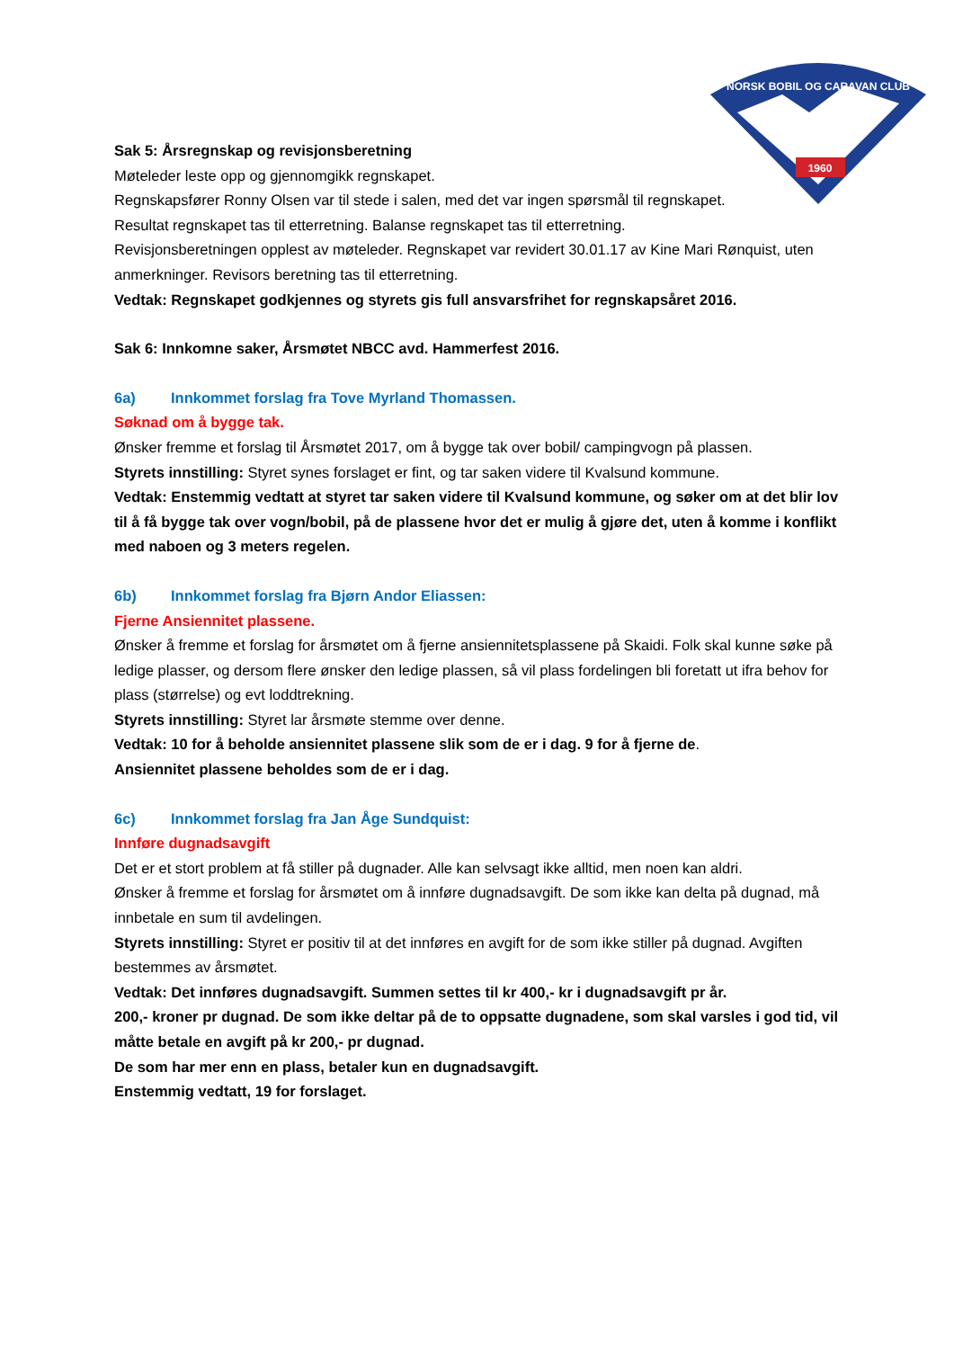1960
NORSK BOBIL OG CARAVAN CLUB
Sak 5: Årsregnskap og revisjonsberetning
Møteleder leste opp og gjennomgikk regnskapet.
Regnskapsfører Ronny Olsen var til stede i salen, med det var ingen spørsmål til regnskapet.
Resultat regnskapet tas til etterretning. Balanse regnskapet tas til etterretning.
Revisjonsberetningen opplest av møteleder. Regnskapet var revidert 30.01.17 av Kine Mari Rønquist, uten anmerkninger. Revisors beretning tas til etterretning.
Vedtak: Regnskapet godkjennes og styrets gis full ansvarsfrihet for regnskapsåret 2016.
Sak 6: Innkomne saker, Årsmøtet NBCC avd. Hammerfest 2016.
6a) Innkommet forslag fra Tove Myrland Thomassen.
Søknad om å bygge tak.
Ønsker fremme et forslag til Årsmøtet 2017, om å bygge tak over bobil/ campingvogn på plassen.
Styrets innstilling: Styret synes forslaget er fint, og tar saken videre til Kvalsund kommune.
Vedtak: Enstemmig vedtatt at styret tar saken videre til Kvalsund kommune, og søker om at det blir lov til å få bygge tak over vogn/bobil, på de plassene hvor det er mulig å gjøre det, uten å komme i konflikt med naboen og 3 meters regelen.
6b) Innkommet forslag fra Bjørn Andor Eliassen:
Fjerne Ansiennitet plassene.
Ønsker å fremme et forslag for årsmøtet om å fjerne ansiennitetsplassene på Skaidi. Folk skal kunne søke på ledige plasser, og dersom flere ønsker den ledige plassen, så vil plass fordelingen bli foretatt ut ifra behov for plass (størrelse) og evt loddtrekning.
Styrets innstilling: Styret lar årsmøte stemme over denne.
Vedtak: 10 for å beholde ansiennitet plassene slik som de er i dag. 9 for å fjerne de.
Ansiennitet plassene beholdes som de er i dag.
6c) Innkommet forslag fra Jan Åge Sundquist:
Innføre dugnadsavgift
Det er et stort problem at få stiller på dugnader. Alle kan selvsagt ikke alltid, men noen kan aldri.
Ønsker å fremme et forslag for årsmøtet om å innføre dugnadsavgift. De som ikke kan delta på dugnad, må innbetale en sum til avdelingen.
Styrets innstilling: Styret er positiv til at det innføres en avgift for de som ikke stiller på dugnad. Avgiften bestemmes av årsmøtet.
Vedtak: Det innføres dugnadsavgift. Summen settes til kr 400,- kr i dugnadsavgift pr år.
200,- kroner pr dugnad. De som ikke deltar på de to oppsatte dugnadene, som skal varsles i god tid, vil måtte betale en avgift på kr 200,- pr dugnad.
De som har mer enn en plass, betaler kun en dugnadsavgift.
Enstemmig vedtatt, 19 for forslaget.